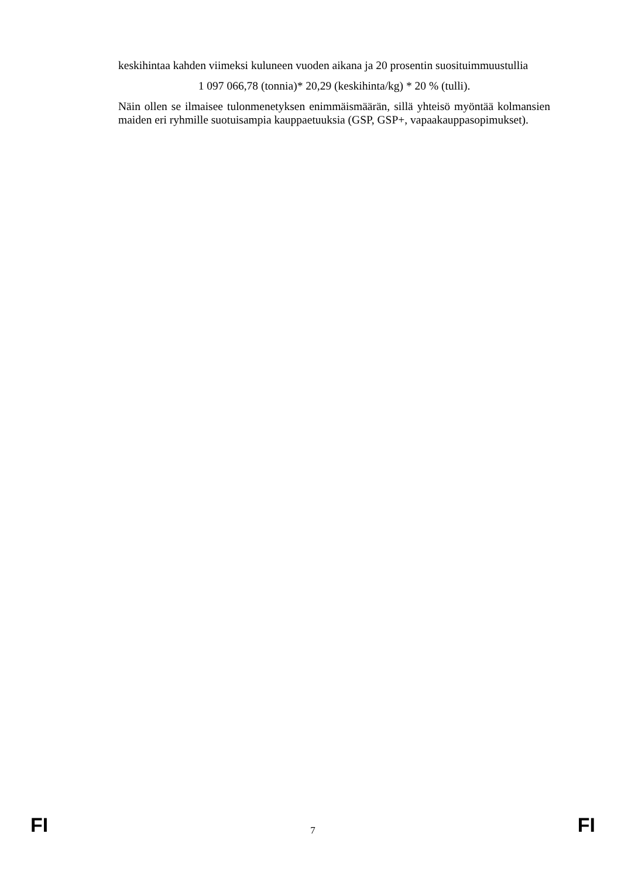keskihintaa kahden viimeksi kuluneen vuoden aikana ja 20 prosentin suosituimmuustullia
1 097 066,78 (tonnia)* 20,29 (keskihinta/kg) * 20 % (tulli).
Näin ollen se ilmaisee tulonmenetyksen enimmäismäärän, sillä yhteisö myöntää kolmansien maiden eri ryhmille suotuisampia kauppaetuuksia (GSP, GSP+, vapaakauppasopimukset).
FI 7 FI